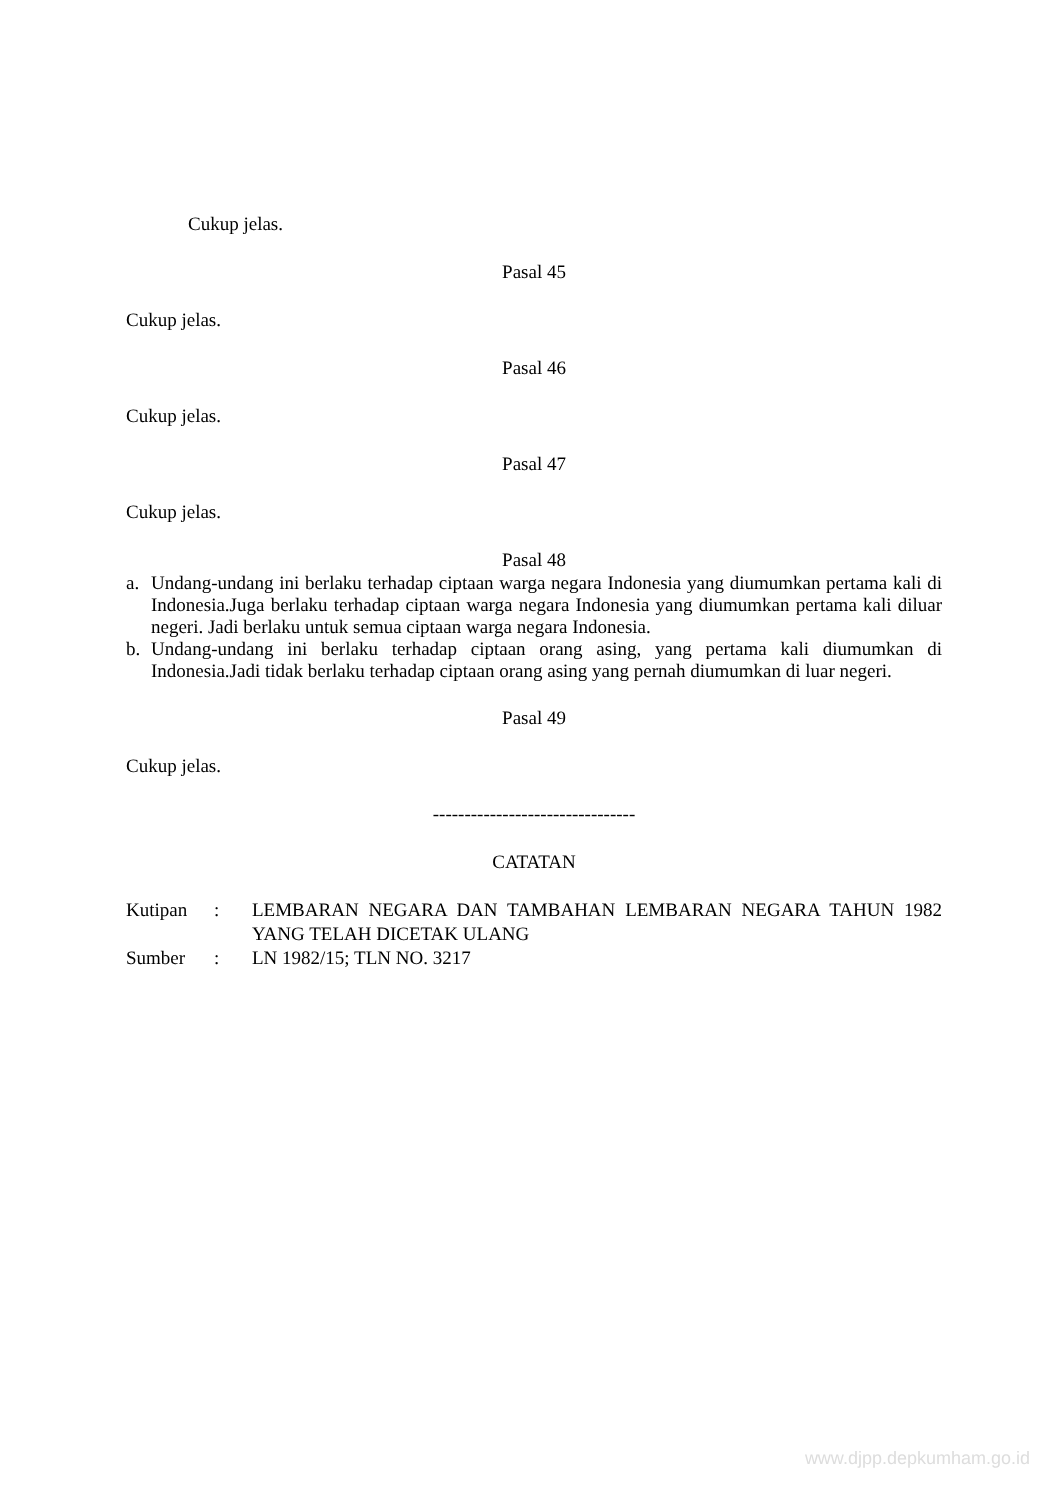Cukup jelas.
Pasal 45
Cukup jelas.
Pasal 46
Cukup jelas.
Pasal 47
Cukup jelas.
Pasal 48
a. Undang-undang ini berlaku terhadap ciptaan warga negara Indonesia yang diumumkan pertama kali di Indonesia.Juga berlaku terhadap ciptaan warga negara Indonesia yang diumumkan pertama kali diluar negeri. Jadi berlaku untuk semua ciptaan warga negara Indonesia.
b. Undang-undang ini berlaku terhadap ciptaan orang asing, yang pertama kali diumumkan di Indonesia.Jadi tidak berlaku terhadap ciptaan orang asing yang pernah diumumkan di luar negeri.
Pasal 49
Cukup jelas.
--------------------------------
CATATAN
| Kutipan | : | LEMBARAN NEGARA DAN TAMBAHAN LEMBARAN NEGARA TAHUN 1982 YANG TELAH DICETAK ULANG |
| Sumber | : | LN 1982/15; TLN NO. 3217 |
www.djpp.depkumham.go.id